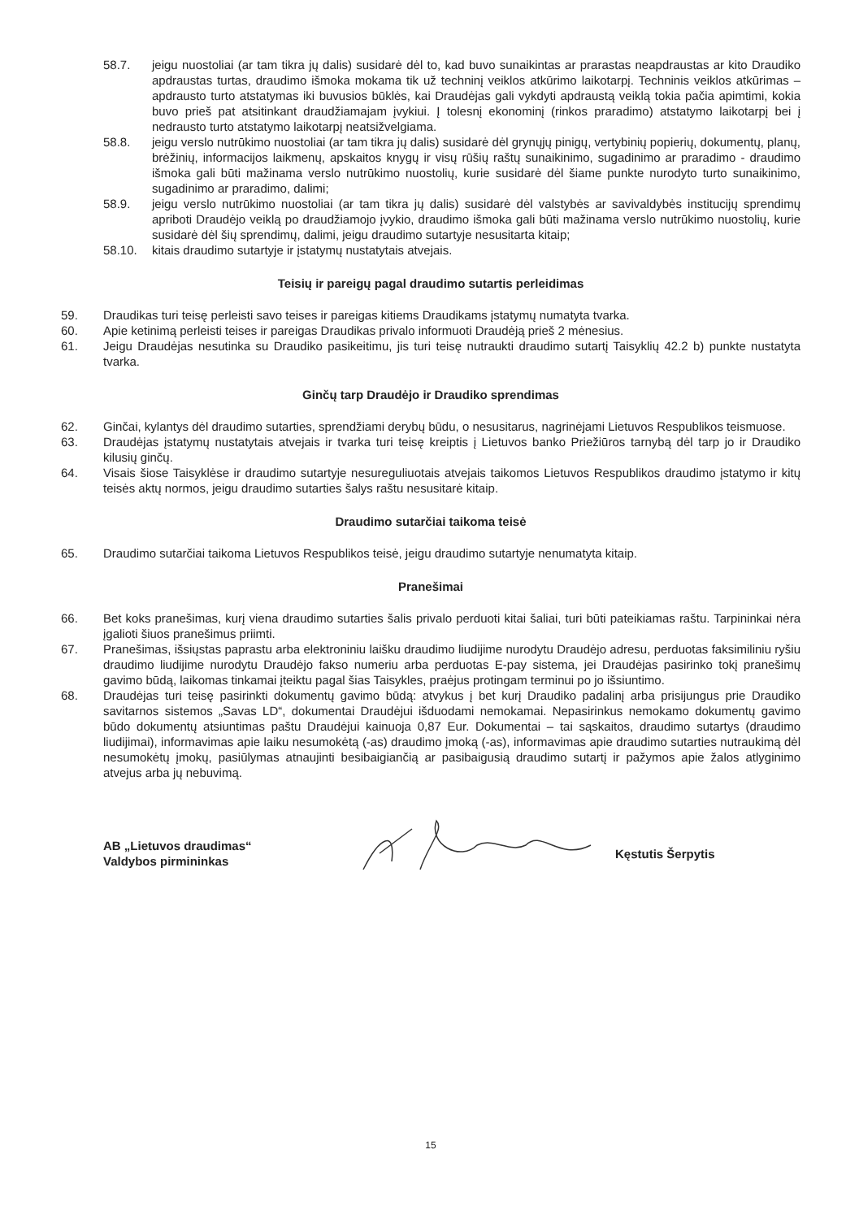58.7. jeigu nuostoliai (ar tam tikra jų dalis) susidarė dėl to, kad buvo sunaikintas ar prarastas neapdraustas ar kito Draudiko apdraustas turtas, draudimo išmoka mokama tik už techninį veiklos atkūrimo laikotarpį. Techninis veiklos atkūrimas – apdrausto turto atstatymas iki buvusios būklės, kai Draudėjas gali vykdyti apdraustą veiklą tokia pačia apimtimi, kokia buvo prieš pat atsitinkant draudžiamajam įvykiui. Į tolesnį ekonominį (rinkos praradimo) atstatymo laikotarpį bei į nedrausto turto atstatymo laikotarpį neatsižvelgiama.
58.8. jeigu verslo nutrūkimo nuostoliai (ar tam tikra jų dalis) susidarė dėl grynųjų pinigų, vertybinių popierių, dokumentų, planų, brėžinių, informacijos laikmenų, apskaitos knygų ir visų rūšių raštų sunaikinimo, sugadinimo ar praradimo - draudimo išmoka gali būti mažinama verslo nutrūkimo nuostolių, kurie susidarė dėl šiame punkte nurodyto turto sunaikinimo, sugadinimo ar praradimo, dalimi;
58.9. jeigu verslo nutrūkimo nuostoliai (ar tam tikra jų dalis) susidarė dėl valstybės ar savivaldybės institucijų sprendimų apriboti Draudėjo veiklą po draudžiamojo įvykio, draudimo išmoka gali būti mažinama verslo nutrūkimo nuostolių, kurie susidarė dėl šių sprendimų, dalimi, jeigu draudimo sutartyje nesusitarta kitaip;
58.10. kitais draudimo sutartyje ir įstatymų nustatytais atvejais.
Teisių ir pareigų pagal draudimo sutartis perleidimas
59. Draudikas turi teisę perleisti savo teises ir pareigas kitiems Draudikams įstatymų numatyta tvarka.
60. Apie ketinimą perleisti teises ir pareigas Draudikas privalo informuoti Draudėją prieš 2 mėnesius.
61. Jeigu Draudėjas nesutinka su Draudiko pasikeitimu, jis turi teisę nutraukti draudimo sutartį Taisyklių 42.2 b) punkte nustatyta tvarka.
Ginčų tarp Draudėjo ir Draudiko sprendimas
62. Ginčai, kylantys dėl draudimo sutarties, sprendžiami derybų būdu, o nesusitarus, nagrinėjami Lietuvos Respublikos teismuose.
63. Draudėjas įstatymų nustatytais atvejais ir tvarka turi teisę kreiptis į Lietuvos banko Priežiūros tarnybą dėl tarp jo ir Draudiko kilusių ginčų.
64. Visais šiose Taisyklėse ir draudimo sutartyje nesureguliuotais atvejais taikomos Lietuvos Respublikos draudimo įstatymo ir kitų teisės aktų normos, jeigu draudimo sutarties šalys raštu nesusitarė kitaip.
Draudimo sutarčiai taikoma teisė
65. Draudimo sutarčiai taikoma Lietuvos Respublikos teisė, jeigu draudimo sutartyje nenumatyta kitaip.
Pranešimai
66. Bet koks pranešimas, kurį viena draudimo sutarties šalis privalo perduoti kitai šaliai, turi būti pateikiamas raštu. Tarpininkai nėra įgalioti šiuos pranešimus priimti.
67. Pranešimas, išsiųstas paprastu arba elektroniniu laišku draudimo liudijime nurodytu Draudėjo adresu, perduotas faksimiliniu ryšiu draudimo liudijime nurodytu Draudėjo fakso numeriu arba perduotas E-pay sistema, jei Draudėjas pasirinko tokį pranešimų gavimo būdą, laikomas tinkamai įteiktu pagal šias Taisykles, praėjus protingam terminui po jo išsiuntimo.
68. Draudėjas turi teisę pasirinkti dokumentų gavimo būdą: atvykus į bet kurį Draudiko padalinį arba prisijungus prie Draudiko savitarnos sistemos „Savas LD“, dokumentai Draudėjui išduodami nemokamai. Nepasirinkus nemokamo dokumentų gavimo būdo dokumentų atsiuntimas paštu Draudėjui kainuoja 0,87 Eur. Dokumentai – tai sąskaitos, draudimo sutartys (draudimo liudijimai), informavimas apie laiku nesumokėtą (-as) draudimo įmoką (-as), informavimas apie draudimo sutarties nutraukimą dėl nesumokėtų įmokų, pasiūlymas atnaujinti besibaigiančią ar pasibaigusią draudimo sutartį ir pažymos apie žalos atlyginimo atvejus arba jų nebuvimą.
AB „Lietuvos draudimas“
Valdybos pirmininkas
Kęstutis Šerpytis
15